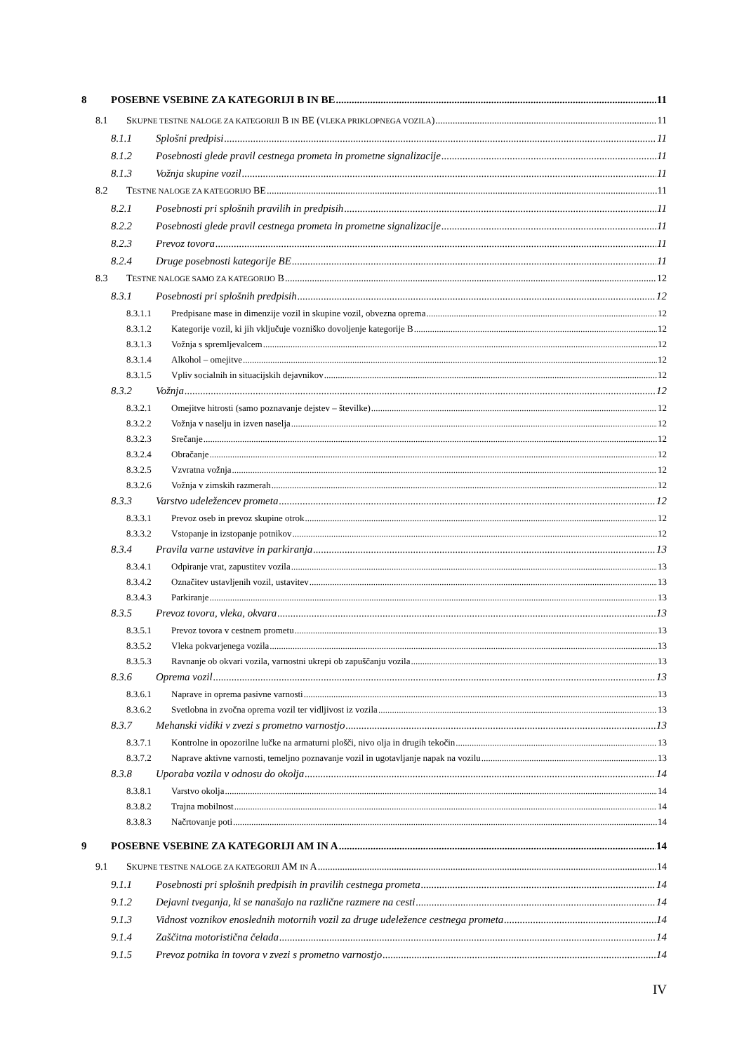8 POSEBNE VSEBINE ZA KATEGORIJI B IN BE 11
8.1 SKUPNE TESTNE NALOGE ZA KATEGORIJI B IN BE (VLEKA PRIKLOPNEGA VOZILA) 11
8.1.1 Splošni predpisi 11
8.1.2 Posebnosti glede pravil cestnega prometa in prometne signalizacije 11
8.1.3 Vožnja skupine vozil 11
8.2 TESTNE NALOGE ZA KATEGORIJO BE 11
8.2.1 Posebnosti pri splošnih pravilih in predpisih 11
8.2.2 Posebnosti glede pravil cestnega prometa in prometne signalizacije 11
8.2.3 Prevoz tovora 11
8.2.4 Druge posebnosti kategorije BE 11
8.3 TESTNE NALOGE SAMO ZA KATEGORIJO B 12
8.3.1 Posebnosti pri splošnih predpisih 12
8.3.1.1 Predpisane mase in dimenzije vozil in skupine vozil, obvezna oprema 12
8.3.1.2 Kategorije vozil, ki jih vključuje vozniško dovoljenje kategorije B 12
8.3.1.3 Vožnja s spremljevalcem 12
8.3.1.4 Alkohol – omejitve 12
8.3.1.5 Vpliv socialnih in situacijskih dejavnikov 12
8.3.2 Vožnja 12
8.3.2.1 Omejitve hitrosti (samo poznavanje dejstev – številke) 12
8.3.2.2 Vožnja v naselju in izven naselja 12
8.3.2.3 Srečanje 12
8.3.2.4 Obračanje 12
8.3.2.5 Vzvratna vožnja 12
8.3.2.6 Vožnja v zimskih razmerah 12
8.3.3 Varstvo udeležencev prometa 12
8.3.3.1 Prevoz oseb in prevoz skupine otrok 12
8.3.3.2 Vstopanje in izstopanje potnikov 12
8.3.4 Pravila varne ustavitve in parkiranja 13
8.3.4.1 Odpiranje vrat, zapustitev vozila 13
8.3.4.2 Označitev ustavljenih vozil, ustavitev 13
8.3.4.3 Parkiranje 13
8.3.5 Prevoz tovora, vleka, okvara 13
8.3.5.1 Prevoz tovora v cestnem prometu 13
8.3.5.2 Vleka pokvarjenega vozila 13
8.3.5.3 Ravnanje ob okvari vozila, varnostni ukrepi ob zapuščanju vozila 13
8.3.6 Oprema vozil 13
8.3.6.1 Naprave in oprema pasivne varnosti 13
8.3.6.2 Svetlobna in zvočna oprema vozil ter vidljivost iz vozila 13
8.3.7 Mehanski vidiki v zvezi s prometno varnostjo 13
8.3.7.1 Kontrolne in opozorilne lučke na armaturni plošči, nivo olja in drugih tekočin 13
8.3.7.2 Naprave aktivne varnosti, temeljno poznavanje vozil in ugotavljanje napak na vozilu 13
8.3.8 Uporaba vozila v odnosu do okolja 14
8.3.8.1 Varstvo okolja 14
8.3.8.2 Trajna mobilnost 14
8.3.8.3 Načrtovanje poti 14
9 POSEBNE VSEBINE ZA KATEGORIJI AM IN A 14
9.1 SKUPNE TESTNE NALOGE ZA KATEGORIJI AM IN A 14
9.1.1 Posebnosti pri splošnih predpisih in pravilih cestnega prometa 14
9.1.2 Dejavni tveganja, ki se nanašajo na različne razmere na cesti 14
9.1.3 Vidnost voznikov enoslednih motornih vozil za druge udeležence cestnega prometa 14
9.1.4 Zaščitna motoristična čelada 14
9.1.5 Prevoz potnika in tovora v zvezi s prometno varnostjo 14
IV